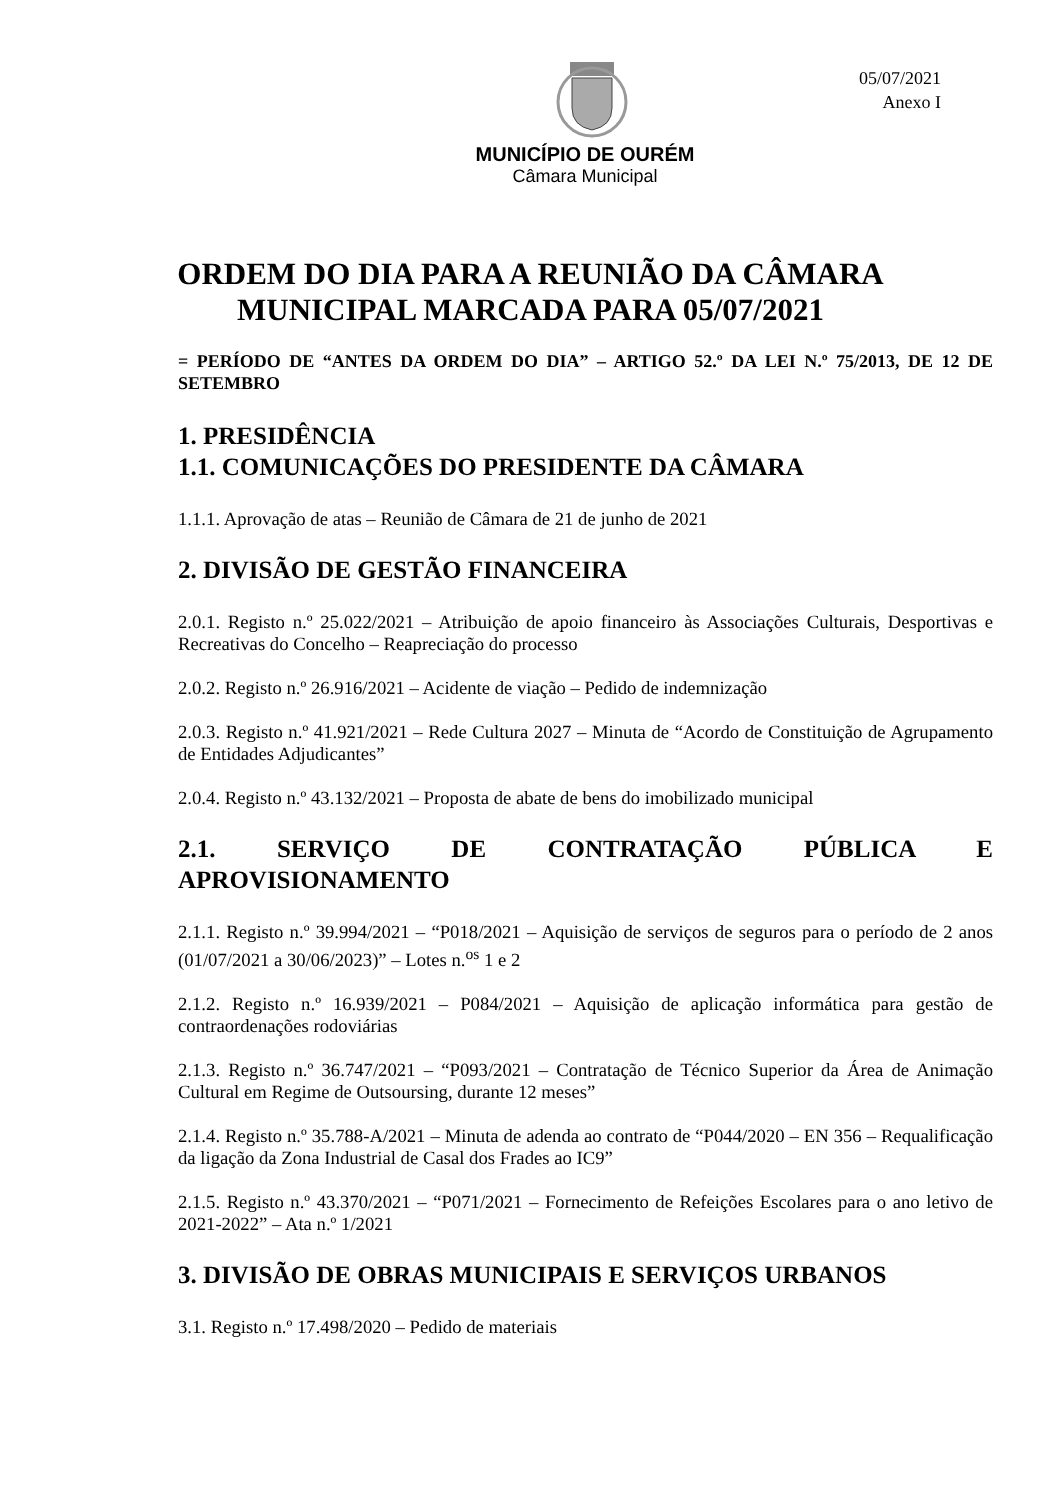05/07/2021
Anexo I
MUNICÍPIO DE OURÉM
Câmara Municipal
ORDEM DO DIA PARA A REUNIÃO DA CÂMARA
MUNICIPAL MARCADA PARA 05/07/2021
= PERÍODO DE “ANTES DA ORDEM DO DIA” – ARTIGO 52.º DA LEI N.º 75/2013, DE 12 DE SETEMBRO
1. PRESIDÊNCIA
1.1. COMUNICAÇÕES DO PRESIDENTE DA CÂMARA
1.1.1. Aprovação de atas – Reunião de Câmara de 21 de junho de 2021
2. DIVISÃO DE GESTÃO FINANCEIRA
2.0.1. Registo n.º 25.022/2021 – Atribuição de apoio financeiro às Associações Culturais, Desportivas e Recreativas do Concelho – Reapreciação do processo
2.0.2. Registo n.º 26.916/2021 – Acidente de viação – Pedido de indemnização
2.0.3. Registo n.º 41.921/2021 – Rede Cultura 2027 – Minuta de “Acordo de Constituição de Agrupamento de Entidades Adjudicantes”
2.0.4. Registo n.º 43.132/2021 – Proposta de abate de bens do imobilizado municipal
2.1. SERVIÇO DE CONTRATAÇÃO PÚBLICA E
APROVISIONAMENTO
2.1.1. Registo n.º 39.994/2021 – “P018/2021 – Aquisição de serviços de seguros para o período de 2 anos (01/07/2021 a 30/06/2023)” – Lotes n.<sup>os</sup> 1 e 2
2.1.2. Registo n.º 16.939/2021 – P084/2021 – Aquisição de aplicação informática para gestão de contraordenações rodoviárias
2.1.3. Registo n.º 36.747/2021 – “P093/2021 – Contratação de Técnico Superior da Área de Animação Cultural em Regime de Outsoursing, durante 12 meses”
2.1.4. Registo n.º 35.788-A/2021 – Minuta de adenda ao contrato de “P044/2020 – EN 356 – Requalificação da ligação da Zona Industrial de Casal dos Frades ao IC9”
2.1.5. Registo n.º 43.370/2021 – “P071/2021 – Fornecimento de Refeições Escolares para o ano letivo de 2021-2022” – Ata n.º 1/2021
3. DIVISÃO DE OBRAS MUNICIPAIS E SERVIÇOS URBANOS
3.1. Registo n.º 17.498/2020 – Pedido de materiais